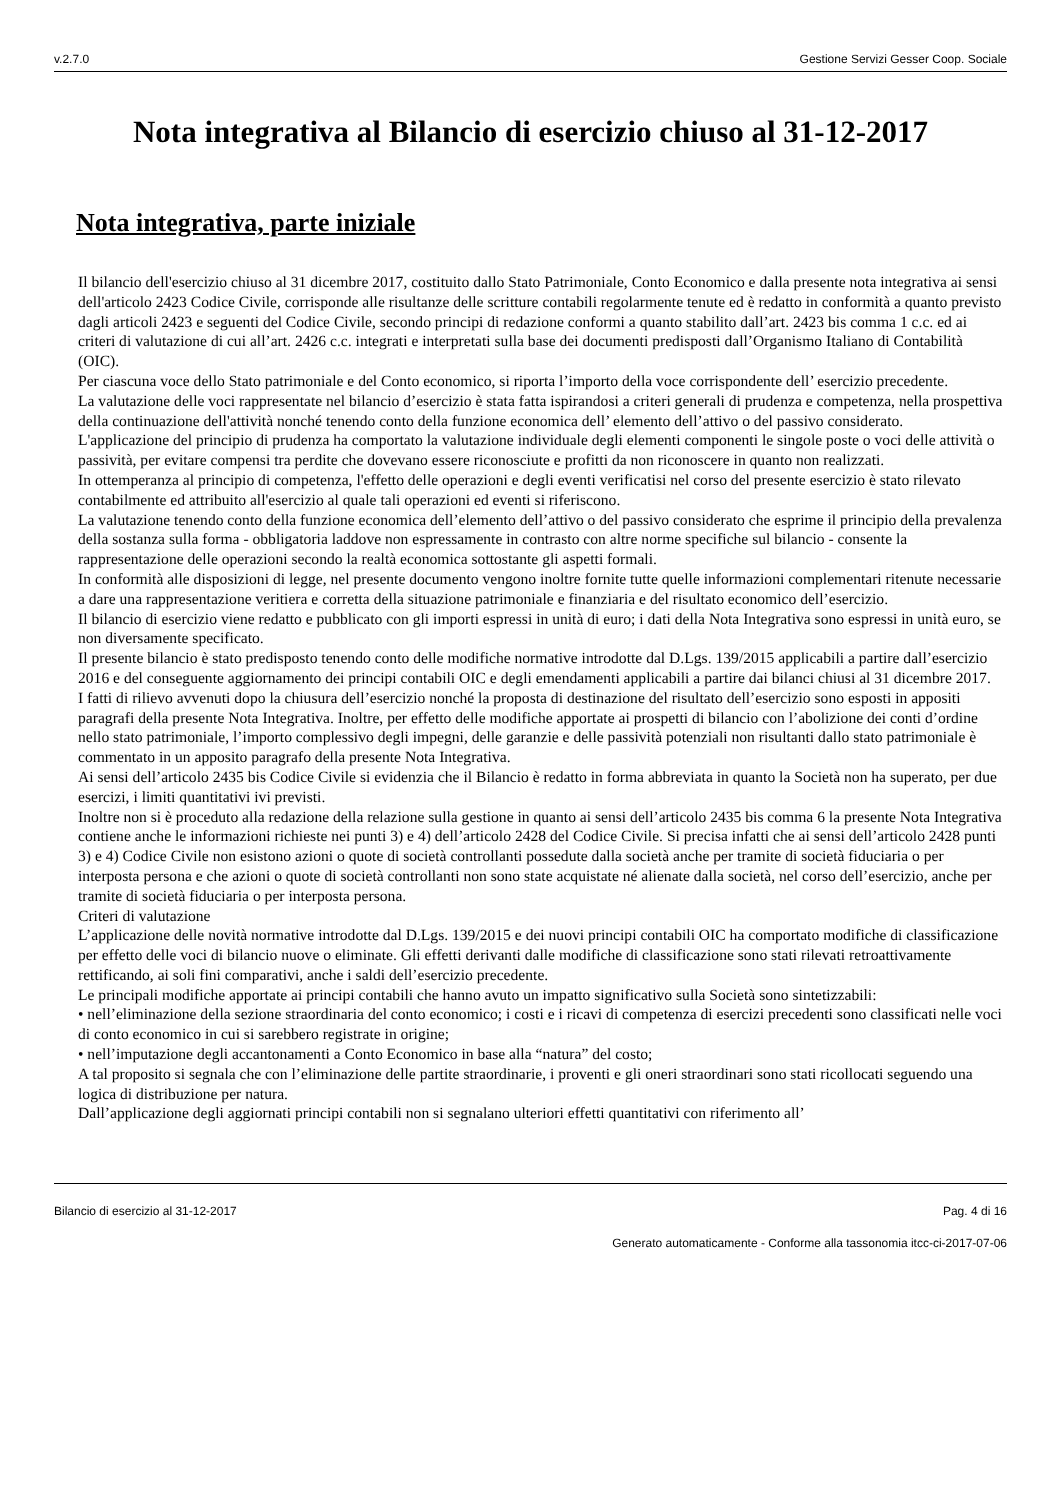v.2.7.0 Gestione Servizi Gesser Coop. Sociale
Nota integrativa al Bilancio di esercizio chiuso al 31-12-2017
Nota integrativa, parte iniziale
Il bilancio dell'esercizio chiuso al 31 dicembre 2017, costituito dallo Stato Patrimoniale, Conto Economico e dalla presente nota integrativa ai sensi dell'articolo 2423 Codice Civile, corrisponde alle risultanze delle scritture contabili regolarmente tenute ed è redatto in conformità a quanto previsto dagli articoli 2423 e seguenti del Codice Civile, secondo principi di redazione conformi a quanto stabilito dall’art. 2423 bis comma 1 c.c. ed ai criteri di valutazione di cui all’art. 2426 c.c. integrati e interpretati sulla base dei documenti predisposti dall’Organismo Italiano di Contabilità (OIC).
Per ciascuna voce dello Stato patrimoniale e del Conto economico, si riporta l’importo della voce corrispondente dell’ esercizio precedente.
La valutazione delle voci rappresentate nel bilancio d’esercizio è stata fatta ispirandosi a criteri generali di prudenza e competenza, nella prospettiva della continuazione dell'attività nonché tenendo conto della funzione economica dell’ elemento dell’attivo o del passivo considerato.
L'applicazione del principio di prudenza ha comportato la valutazione individuale degli elementi componenti le singole poste o voci delle attività o passività, per evitare compensi tra perdite che dovevano essere riconosciute e profitti da non riconoscere in quanto non realizzati.
In ottemperanza al principio di competenza, l'effetto delle operazioni e degli eventi verificatisi nel corso del presente esercizio è stato rilevato contabilmente ed attribuito all'esercizio al quale tali operazioni ed eventi si riferiscono.
La valutazione tenendo conto della funzione economica dell’elemento dell’attivo o del passivo considerato che esprime il principio della prevalenza della sostanza sulla forma - obbligatoria laddove non espressamente in contrasto con altre norme specifiche sul bilancio - consente la rappresentazione delle operazioni secondo la realtà economica sottostante gli aspetti formali.
In conformità alle disposizioni di legge, nel presente documento vengono inoltre fornite tutte quelle informazioni complementari ritenute necessarie a dare una rappresentazione veritiera e corretta della situazione patrimoniale e finanziaria e del risultato economico dell’esercizio.
Il bilancio di esercizio viene redatto e pubblicato con gli importi espressi in unità di euro; i dati della Nota Integrativa sono espressi in unità euro, se non diversamente specificato.
Il presente bilancio è stato predisposto tenendo conto delle modifiche normative introdotte dal D.Lgs. 139/2015 applicabili a partire dall’esercizio 2016 e del conseguente aggiornamento dei principi contabili OIC e degli emendamenti applicabili a partire dai bilanci chiusi al 31 dicembre 2017.
I fatti di rilievo avvenuti dopo la chiusura dell’esercizio nonché la proposta di destinazione del risultato dell’esercizio sono esposti in appositi paragrafi della presente Nota Integrativa. Inoltre, per effetto delle modifiche apportate ai prospetti di bilancio con l’abolizione dei conti d’ordine nello stato patrimoniale, l’importo complessivo degli impegni, delle garanzie e delle passività potenziali non risultanti dallo stato patrimoniale è commentato in un apposito paragrafo della presente Nota Integrativa.
Ai sensi dell’articolo 2435 bis Codice Civile si evidenzia che il Bilancio è redatto in forma abbreviata in quanto la Società non ha superato, per due esercizi, i limiti quantitativi ivi previsti.
Inoltre non si è proceduto alla redazione della relazione sulla gestione in quanto ai sensi dell’articolo 2435 bis comma 6 la presente Nota Integrativa contiene anche le informazioni richieste nei punti 3) e 4) dell’articolo 2428 del Codice Civile. Si precisa infatti che ai sensi dell’articolo 2428 punti 3) e 4) Codice Civile non esistono azioni o quote di società controllanti possedute dalla società anche per tramite di società fiduciaria o per interposta persona e che azioni o quote di società controllanti non sono state acquistate né alienate dalla società, nel corso dell’esercizio, anche per tramite di società fiduciaria o per interposta persona.
Criteri di valutazione
L’applicazione delle novità normative introdotte dal D.Lgs. 139/2015 e dei nuovi principi contabili OIC ha comportato modifiche di classificazione per effetto delle voci di bilancio nuove o eliminate. Gli effetti derivanti dalle modifiche di classificazione sono stati rilevati retroattivamente rettificando, ai soli fini comparativi, anche i saldi dell’esercizio precedente.
Le principali modifiche apportate ai principi contabili che hanno avuto un impatto significativo sulla Società sono sintetizzabili:
• nell’eliminazione della sezione straordinaria del conto economico; i costi e i ricavi di competenza di esercizi precedenti sono classificati nelle voci di conto economico in cui si sarebbero registrate in origine;
• nell’imputazione degli accantonamenti a Conto Economico in base alla “natura” del costo;
A tal proposito si segnala che con l’eliminazione delle partite straordinarie, i proventi e gli oneri straordinari sono stati ricollocati seguendo una logica di distribuzione per natura.
Dall’applicazione degli aggiornati principi contabili non si segnalano ulteriori effetti quantitativi con riferimento all’
Bilancio di esercizio al 31-12-2017 Pag. 4 di 16
Generato automaticamente - Conforme alla tassonomia itcc-ci-2017-07-06